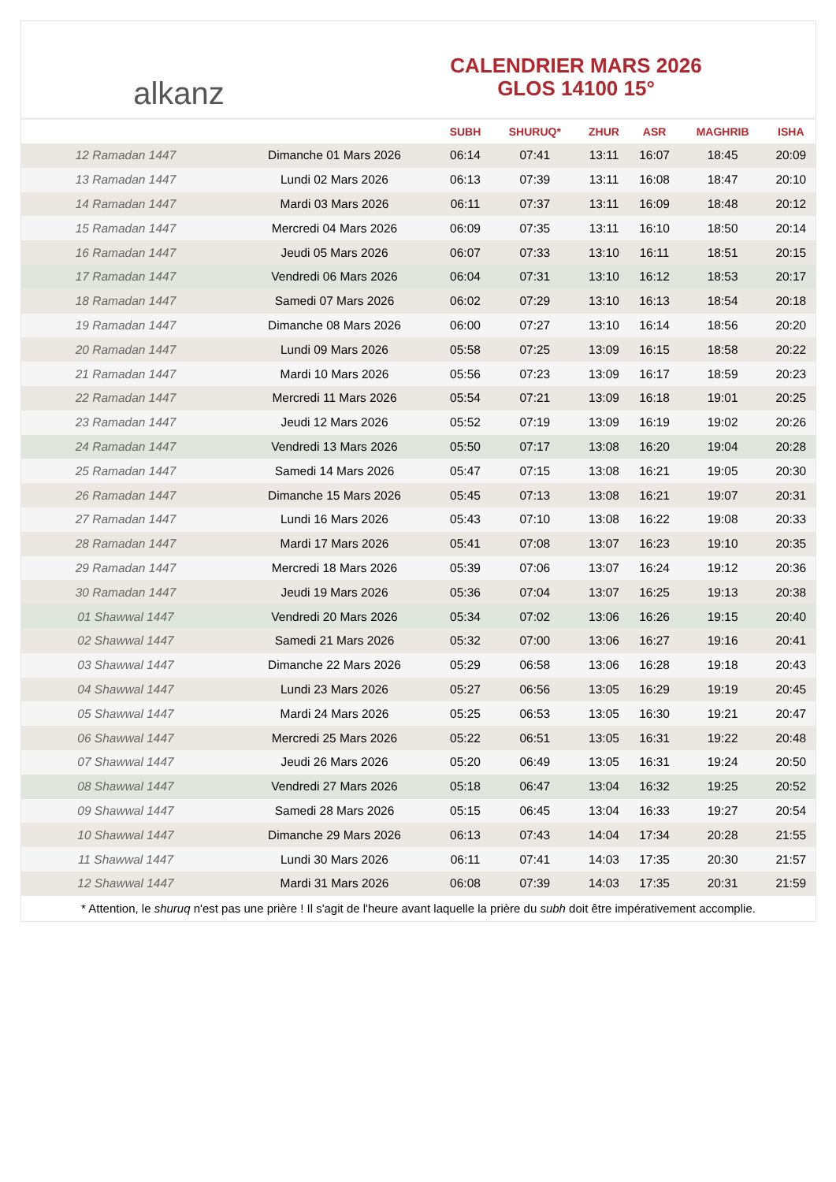alkanz
CALENDRIER MARS 2026
GLOS 14100 15°
| | | SUBH | SHURUQ* | ZHUR | ASR | MAGHRIB | ISHA |
| --- | --- | --- | --- | --- | --- | --- | --- |
| 12 Ramadan 1447 | Dimanche 01 Mars 2026 | 06:14 | 07:41 | 13:11 | 16:07 | 18:45 | 20:09 |
| 13 Ramadan 1447 | Lundi 02 Mars 2026 | 06:13 | 07:39 | 13:11 | 16:08 | 18:47 | 20:10 |
| 14 Ramadan 1447 | Mardi 03 Mars 2026 | 06:11 | 07:37 | 13:11 | 16:09 | 18:48 | 20:12 |
| 15 Ramadan 1447 | Mercredi 04 Mars 2026 | 06:09 | 07:35 | 13:11 | 16:10 | 18:50 | 20:14 |
| 16 Ramadan 1447 | Jeudi 05 Mars 2026 | 06:07 | 07:33 | 13:10 | 16:11 | 18:51 | 20:15 |
| 17 Ramadan 1447 | Vendredi 06 Mars 2026 | 06:04 | 07:31 | 13:10 | 16:12 | 18:53 | 20:17 |
| 18 Ramadan 1447 | Samedi 07 Mars 2026 | 06:02 | 07:29 | 13:10 | 16:13 | 18:54 | 20:18 |
| 19 Ramadan 1447 | Dimanche 08 Mars 2026 | 06:00 | 07:27 | 13:10 | 16:14 | 18:56 | 20:20 |
| 20 Ramadan 1447 | Lundi 09 Mars 2026 | 05:58 | 07:25 | 13:09 | 16:15 | 18:58 | 20:22 |
| 21 Ramadan 1447 | Mardi 10 Mars 2026 | 05:56 | 07:23 | 13:09 | 16:17 | 18:59 | 20:23 |
| 22 Ramadan 1447 | Mercredi 11 Mars 2026 | 05:54 | 07:21 | 13:09 | 16:18 | 19:01 | 20:25 |
| 23 Ramadan 1447 | Jeudi 12 Mars 2026 | 05:52 | 07:19 | 13:09 | 16:19 | 19:02 | 20:26 |
| 24 Ramadan 1447 | Vendredi 13 Mars 2026 | 05:50 | 07:17 | 13:08 | 16:20 | 19:04 | 20:28 |
| 25 Ramadan 1447 | Samedi 14 Mars 2026 | 05:47 | 07:15 | 13:08 | 16:21 | 19:05 | 20:30 |
| 26 Ramadan 1447 | Dimanche 15 Mars 2026 | 05:45 | 07:13 | 13:08 | 16:21 | 19:07 | 20:31 |
| 27 Ramadan 1447 | Lundi 16 Mars 2026 | 05:43 | 07:10 | 13:08 | 16:22 | 19:08 | 20:33 |
| 28 Ramadan 1447 | Mardi 17 Mars 2026 | 05:41 | 07:08 | 13:07 | 16:23 | 19:10 | 20:35 |
| 29 Ramadan 1447 | Mercredi 18 Mars 2026 | 05:39 | 07:06 | 13:07 | 16:24 | 19:12 | 20:36 |
| 30 Ramadan 1447 | Jeudi 19 Mars 2026 | 05:36 | 07:04 | 13:07 | 16:25 | 19:13 | 20:38 |
| 01 Shawwal 1447 | Vendredi 20 Mars 2026 | 05:34 | 07:02 | 13:06 | 16:26 | 19:15 | 20:40 |
| 02 Shawwal 1447 | Samedi 21 Mars 2026 | 05:32 | 07:00 | 13:06 | 16:27 | 19:16 | 20:41 |
| 03 Shawwal 1447 | Dimanche 22 Mars 2026 | 05:29 | 06:58 | 13:06 | 16:28 | 19:18 | 20:43 |
| 04 Shawwal 1447 | Lundi 23 Mars 2026 | 05:27 | 06:56 | 13:05 | 16:29 | 19:19 | 20:45 |
| 05 Shawwal 1447 | Mardi 24 Mars 2026 | 05:25 | 06:53 | 13:05 | 16:30 | 19:21 | 20:47 |
| 06 Shawwal 1447 | Mercredi 25 Mars 2026 | 05:22 | 06:51 | 13:05 | 16:31 | 19:22 | 20:48 |
| 07 Shawwal 1447 | Jeudi 26 Mars 2026 | 05:20 | 06:49 | 13:05 | 16:31 | 19:24 | 20:50 |
| 08 Shawwal 1447 | Vendredi 27 Mars 2026 | 05:18 | 06:47 | 13:04 | 16:32 | 19:25 | 20:52 |
| 09 Shawwal 1447 | Samedi 28 Mars 2026 | 05:15 | 06:45 | 13:04 | 16:33 | 19:27 | 20:54 |
| 10 Shawwal 1447 | Dimanche 29 Mars 2026 | 06:13 | 07:43 | 14:04 | 17:34 | 20:28 | 21:55 |
| 11 Shawwal 1447 | Lundi 30 Mars 2026 | 06:11 | 07:41 | 14:03 | 17:35 | 20:30 | 21:57 |
| 12 Shawwal 1447 | Mardi 31 Mars 2026 | 06:08 | 07:39 | 14:03 | 17:35 | 20:31 | 21:59 |
* Attention, le shuruq n'est pas une prière ! Il s'agit de l'heure avant laquelle la prière du subh doit être impérativement accomplie.